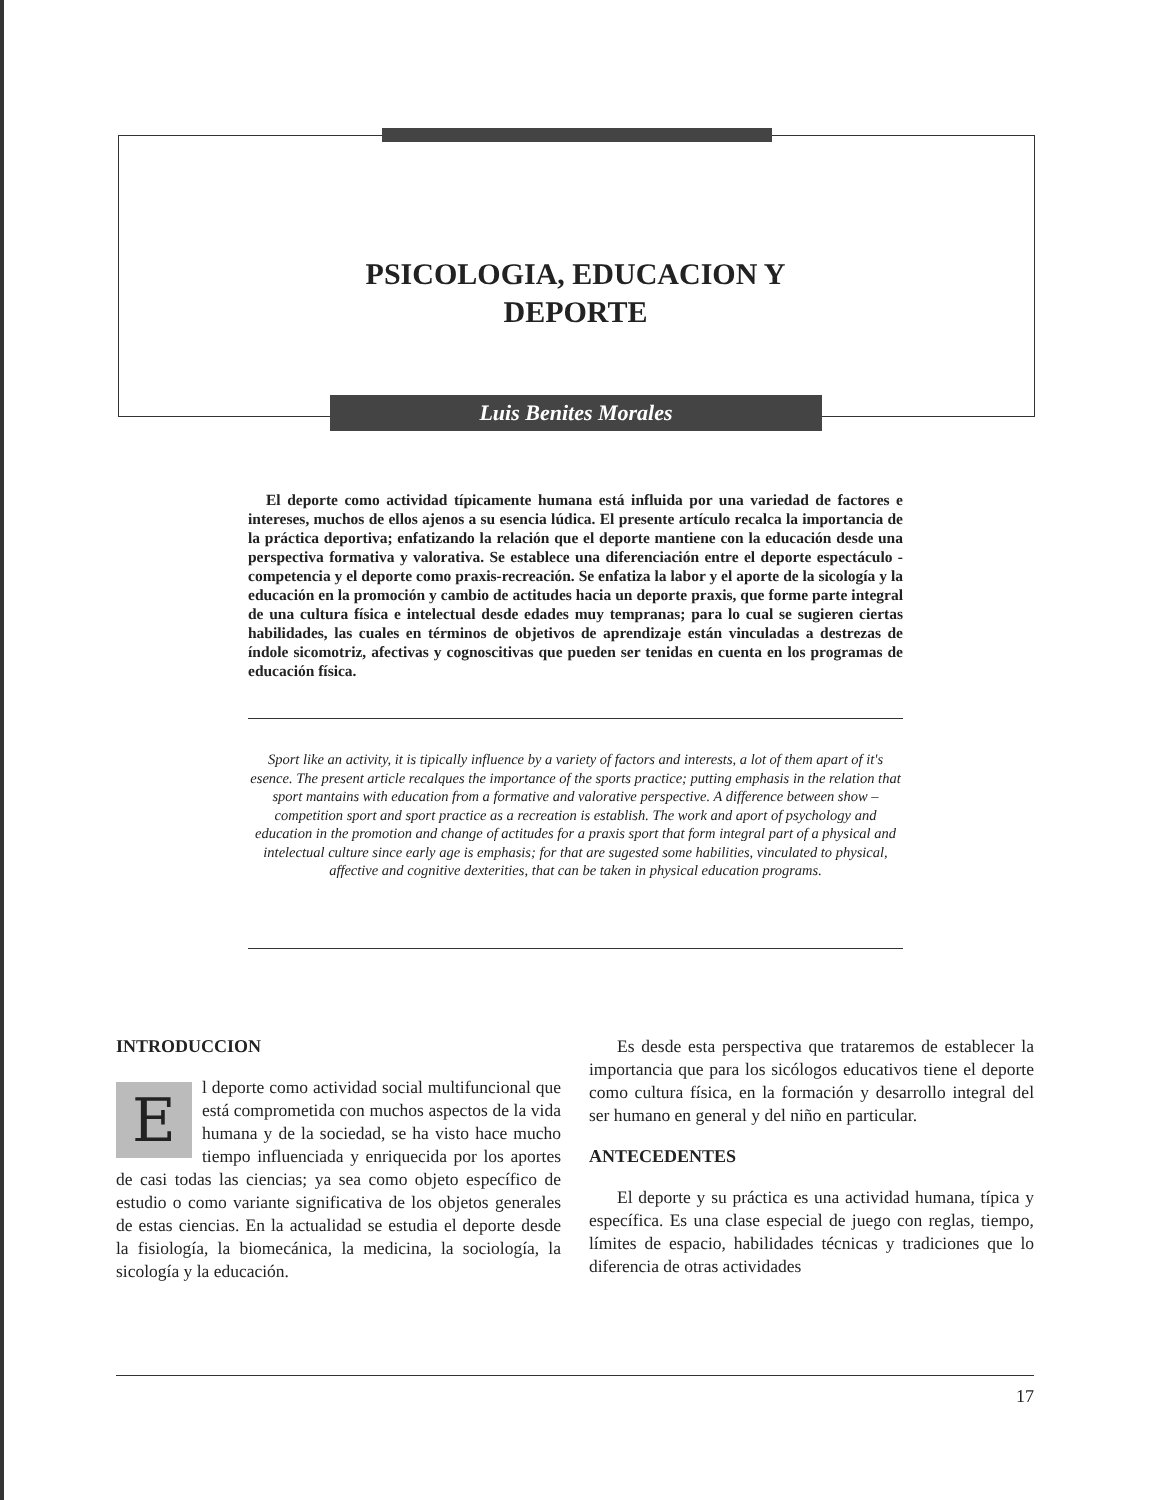PSICOLOGIA, EDUCACION Y
DEPORTE
Luis Benites Morales
El deporte como actividad típicamente humana está influida por una variedad de factores e intereses, muchos de ellos ajenos a su esencia lúdica. El presente artículo recalca la importancia de la práctica deportiva; enfatizando la relación que el deporte mantiene con la educación desde una perspectiva formativa y valorativa. Se establece una diferenciación entre el deporte espectáculo - competencia y el deporte como praxis-recreación. Se enfatiza la labor y el aporte de la sicología y la educación en la promoción y cambio de actitudes hacia un deporte praxis, que forme parte integral de una cultura física e intelectual desde edades muy tempranas; para lo cual se sugieren ciertas habilidades, las cuales en términos de objetivos de aprendizaje están vinculadas a destrezas de índole sicomotriz, afectivas y cognoscitivas que pueden ser tenidas en cuenta en los programas de educación física.
Sport like an activity, it is tipically influence by a variety of factors and interests, a lot of them apart of it's esence. The present article recalques the importance of the sports practice; putting emphasis in the relation that sport mantains with education from a formative and valorative perspective. A difference between show –competition sport and sport practice as a recreation is establish. The work and aport of psychology and education in the promotion and change of actitudes for a praxis sport that form integral part of a physical and intelectual culture since early age is emphasis; for that are sugested some habilities, vinculated to physical, affective and cognitive dexterities, that can be taken in physical education programs.
INTRODUCCION
El deporte como actividad social multifuncional que está comprometida con muchos aspectos de la vida humana y de la sociedad, se ha visto hace mucho tiempo influenciada y enriquecida por los aportes de casi todas las ciencias; ya sea como objeto específico de estudio o como variante significativa de los objetos generales de estas ciencias. En la actualidad se estudia el deporte desde la fisiología, la biomecánica, la medicina, la sociología, la sicología y la educación.
Es desde esta perspectiva que trataremos de establecer la importancia que para los sicólogos educativos tiene el deporte como cultura física, en la formación y desarrollo integral del ser humano en general y del niño en particular.
ANTECEDENTES
El deporte y su práctica es una actividad humana, típica y específica. Es una clase especial de juego con reglas, tiempo, límites de espacio, habilidades técnicas y tradiciones que lo diferencia de otras actividades
17